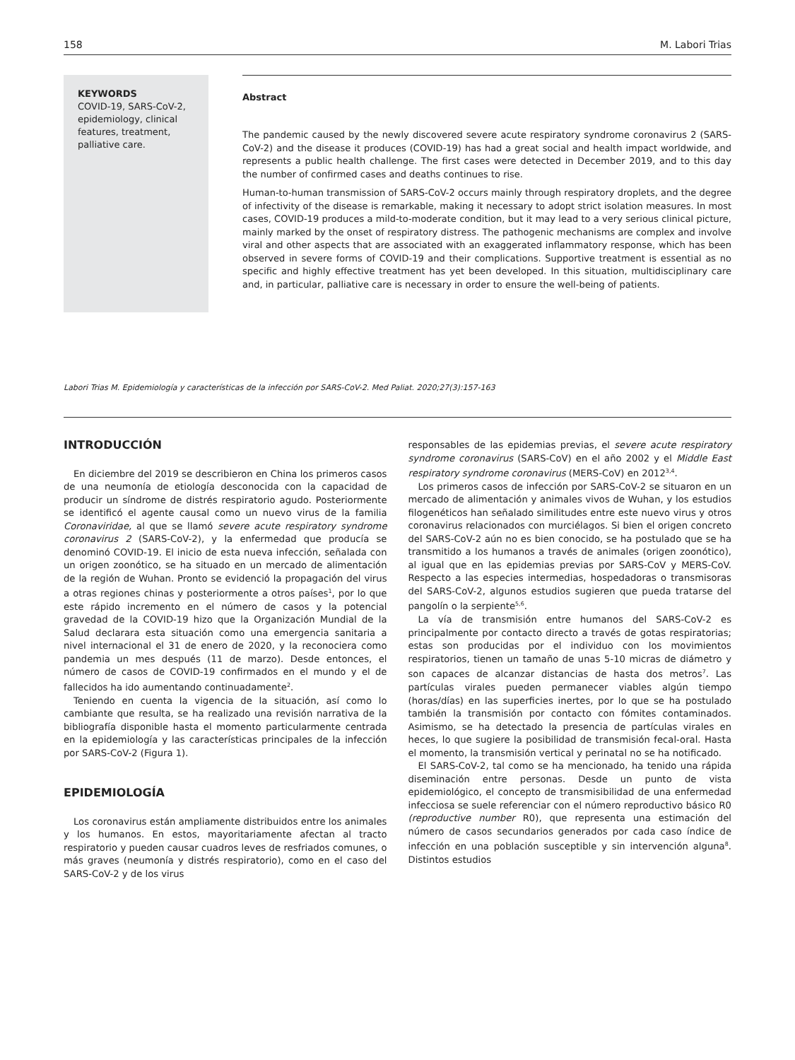158 M. Labori Trias
KEYWORDS
COVID-19, SARS-CoV-2, epidemiology, clinical features, treatment, palliative care.
Abstract
The pandemic caused by the newly discovered severe acute respiratory syndrome coronavirus 2 (SARS-CoV-2) and the disease it produces (COVID-19) has had a great social and health impact worldwide, and represents a public health challenge. The first cases were detected in December 2019, and to this day the number of confirmed cases and deaths continues to rise.
Human-to-human transmission of SARS-CoV-2 occurs mainly through respiratory droplets, and the degree of infectivity of the disease is remarkable, making it necessary to adopt strict isolation measures. In most cases, COVID-19 produces a mild-to-moderate condition, but it may lead to a very serious clinical picture, mainly marked by the onset of respiratory distress. The pathogenic mechanisms are complex and involve viral and other aspects that are associated with an exaggerated inflammatory response, which has been observed in severe forms of COVID-19 and their complications. Supportive treatment is essential as no specific and highly effective treatment has yet been developed. In this situation, multidisciplinary care and, in particular, palliative care is necessary in order to ensure the well-being of patients.
Labori Trias M. Epidemiología y características de la infección por SARS-CoV-2. Med Paliat. 2020;27(3):157-163
INTRODUCCIÓN
En diciembre del 2019 se describieron en China los primeros casos de una neumonía de etiología desconocida con la capacidad de producir un síndrome de distrés respiratorio agudo. Posteriormente se identificó el agente causal como un nuevo virus de la familia Coronaviridae, al que se llamó severe acute respiratory syndrome coronavirus 2 (SARS-CoV-2), y la enfermedad que producía se denominó COVID-19. El inicio de esta nueva infección, señalada con un origen zoonótico, se ha situado en un mercado de alimentación de la región de Wuhan. Pronto se evidenció la propagación del virus a otras regiones chinas y posteriormente a otros países<sup>1</sup>, por lo que este rápido incremento en el número de casos y la potencial gravedad de la COVID-19 hizo que la Organización Mundial de la Salud declarara esta situación como una emergencia sanitaria a nivel internacional el 31 de enero de 2020, y la reconociera como pandemia un mes después (11 de marzo). Desde entonces, el número de casos de COVID-19 confirmados en el mundo y el de fallecidos ha ido aumentando continuadamente<sup>2</sup>.
Teniendo en cuenta la vigencia de la situación, así como lo cambiante que resulta, se ha realizado una revisión narrativa de la bibliografía disponible hasta el momento particularmente centrada en la epidemiología y las características principales de la infección por SARS-CoV-2 (Figura 1).
EPIDEMIOLOGÍA
Los coronavirus están ampliamente distribuidos entre los animales y los humanos. En estos, mayoritariamente afectan al tracto respiratorio y pueden causar cuadros leves de resfriados comunes, o más graves (neumonía y distrés respiratorio), como en el caso del SARS-CoV-2 y de los virus
responsables de las epidemias previas, el severe acute respiratory syndrome coronavirus (SARS-CoV) en el año 2002 y el Middle East respiratory syndrome coronavirus (MERS-CoV) en 2012<sup>3,4</sup>.
Los primeros casos de infección por SARS-CoV-2 se situaron en un mercado de alimentación y animales vivos de Wuhan, y los estudios filogenéticos han señalado similitudes entre este nuevo virus y otros coronavirus relacionados con murciélagos. Si bien el origen concreto del SARS-CoV-2 aún no es bien conocido, se ha postulado que se ha transmitido a los humanos a través de animales (origen zoonótico), al igual que en las epidemias previas por SARS-CoV y MERS-CoV. Respecto a las especies intermedias, hospedadoras o transmisoras del SARS-CoV-2, algunos estudios sugieren que pueda tratarse del pangolín o la serpiente<sup>5,6</sup>.
La vía de transmisión entre humanos del SARS-CoV-2 es principalmente por contacto directo a través de gotas respiratorias; estas son producidas por el individuo con los movimientos respiratorios, tienen un tamaño de unas 5-10 micras de diámetro y son capaces de alcanzar distancias de hasta dos metros<sup>7</sup>. Las partículas virales pueden permanecer viables algún tiempo (horas/días) en las superficies inertes, por lo que se ha postulado también la transmisión por contacto con fómites contaminados. Asimismo, se ha detectado la presencia de partículas virales en heces, lo que sugiere la posibilidad de transmisión fecal-oral. Hasta el momento, la transmisión vertical y perinatal no se ha notificado.
El SARS-CoV-2, tal como se ha mencionado, ha tenido una rápida diseminación entre personas. Desde un punto de vista epidemiológico, el concepto de transmisibilidad de una enfermedad infecciosa se suele referenciar con el número reproductivo básico R0 (reproductive number R0), que representa una estimación del número de casos secundarios generados por cada caso índice de infección en una población susceptible y sin intervención alguna<sup>8</sup>. Distintos estudios